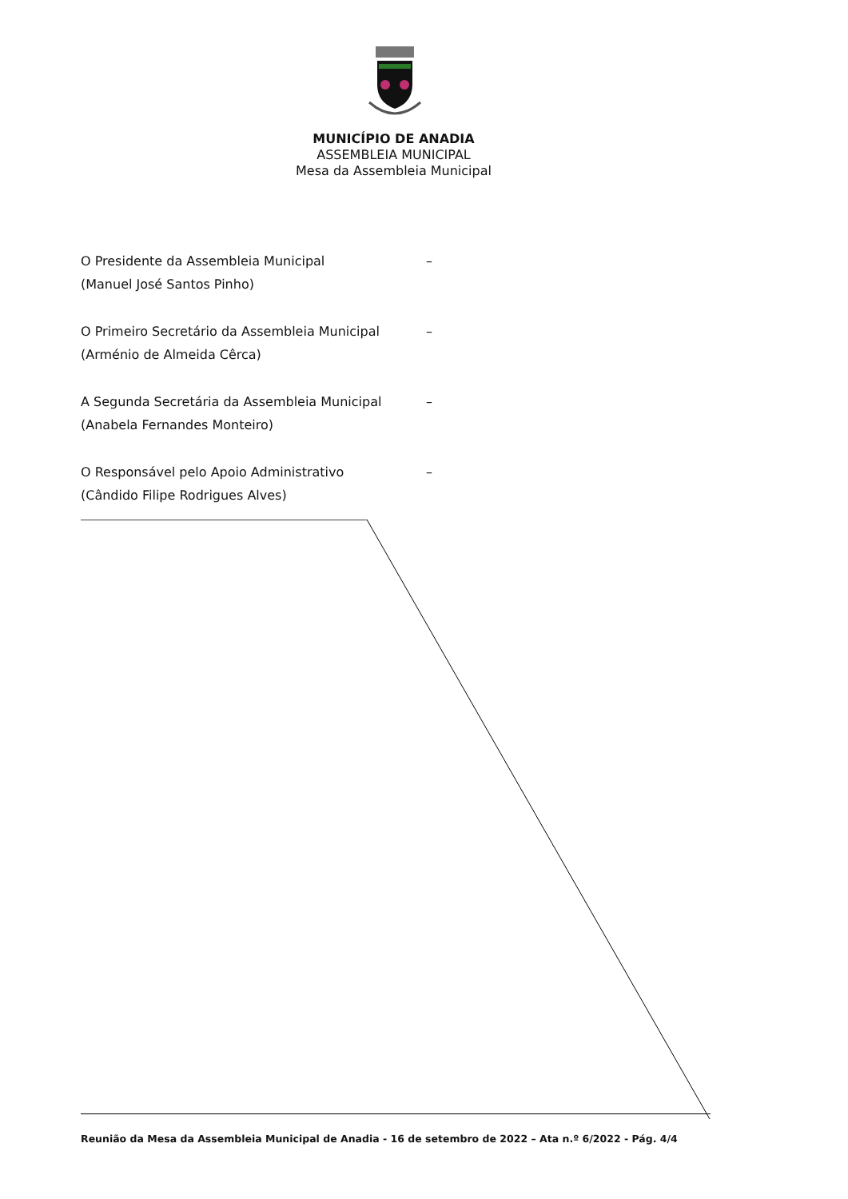MUNICÍPIO DE ANADIA
ASSEMBLEIA MUNICIPAL
Mesa da Assembleia Municipal
O Presidente da Assembleia Municipal –
(Manuel José Santos Pinho)
O Primeiro Secretário da Assembleia Municipal –
(Arménio de Almeida Cêrca)
A Segunda Secretária da Assembleia Municipal –
(Anabela Fernandes Monteiro)
O Responsável pelo Apoio Administrativo –
(Cândido Filipe Rodrigues Alves)
Reunião da Mesa da Assembleia Municipal de Anadia - 16 de setembro de 2022 – Ata n.º 6/2022 - Pág. 4/4